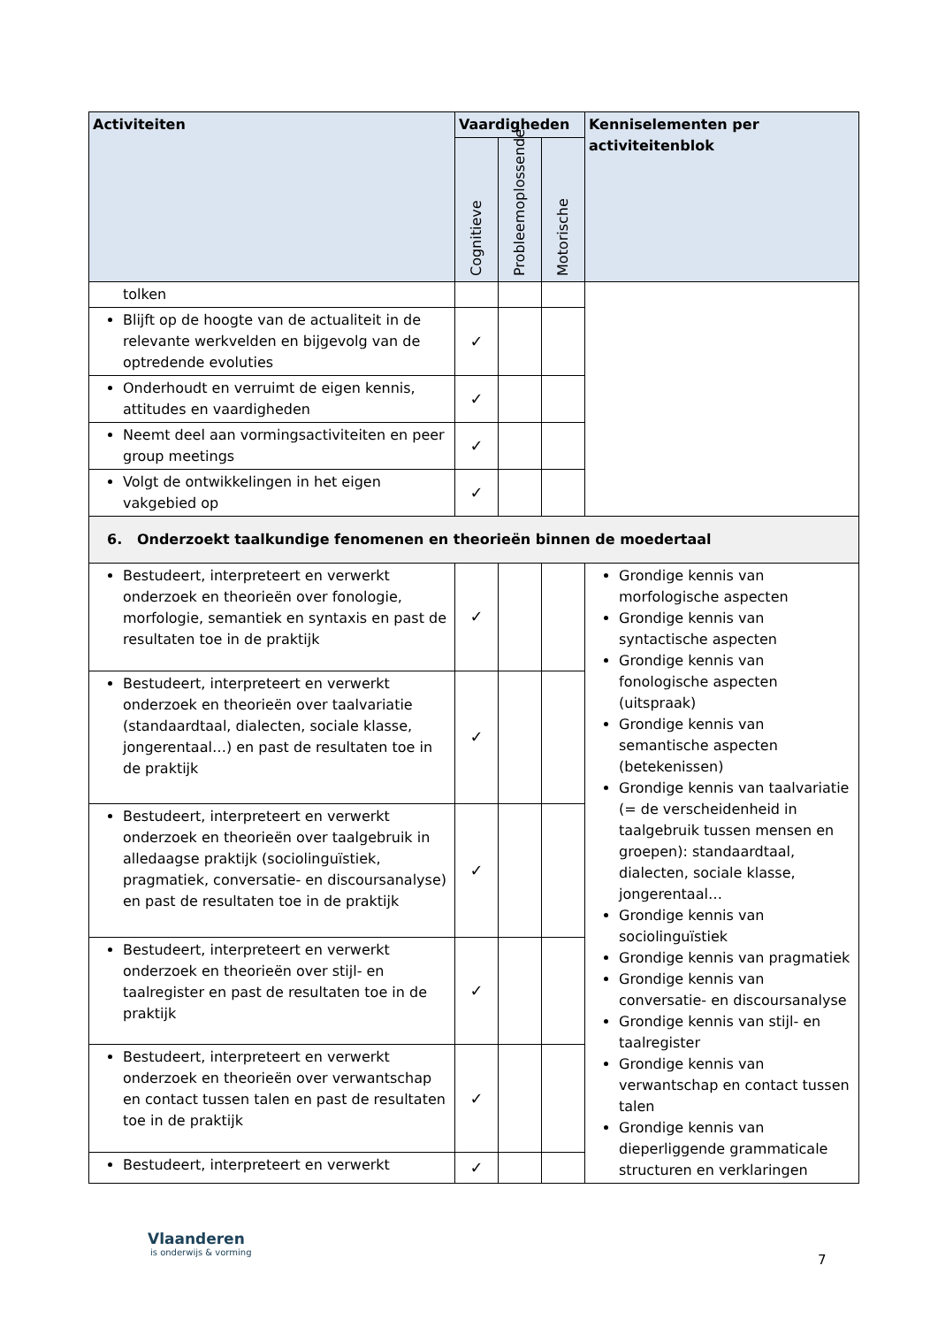| Activiteiten | Vaardigheden | | | Kenniselementen per activiteitenblok |
| --- | --- | --- | --- | --- |
| | Cognitieve | Probleemoplossende | Motorische | |
| tolken | | | | |
| Blijft op de hoogte van de actualiteit in de relevante werkvelden en bijgevolg van de optredende evoluties | ✓ | | | |
| Onderhoudt en verruimt de eigen kennis, attitudes en vaardigheden | ✓ | | | |
| Neemt deel aan vormingsactiviteiten en peer group meetings | ✓ | | | |
| Volgt de ontwikkelingen in het eigen vakgebied op | ✓ | | | |
| 6. Onderzoekt taalkundige fenomenen en theorieën binnen de moedertaal | | | | |
| Bestudeert, interpreteert en verwerkt onderzoek en theorieën over fonologie, morfologie, semantiek en syntaxis en past de resultaten toe in de praktijk | ✓ | | | Grondige kennis van morfologische aspecten Grondige kennis van syntactische aspecten Grondige kennis van fonologische aspecten (uitspraak) Grondige kennis van semantische aspecten (betekenissen) Grondige kennis van taalvariatie (= de verscheidenheid in taalgebruik tussen mensen en groepen): standaardtaal, dialecten, sociale klasse, jongerentaal… Grondige kennis van sociolinguïstiek Grondige kennis van pragmatiek Grondige kennis van conversatie- en discoursanalyse Grondige kennis van stijl- en taalregister Grondige kennis van verwantschap en contact tussen talen Grondige kennis van dieperliggende grammaticale structuren en verklaringen |
| Bestudeert, interpreteert en verwerkt onderzoek en theorieën over taalvariatie (standaardtaal, dialecten, sociale klasse, jongerentaal…) en past de resultaten toe in de praktijk | ✓ | | | |
| Bestudeert, interpreteert en verwerkt onderzoek en theorieën over taalgebruik in alledaagse praktijk (sociolinguïstiek, pragmatiek, conversatie- en discoursanalyse) en past de resultaten toe in de praktijk | ✓ | | | |
| Bestudeert, interpreteert en verwerkt onderzoek en theorieën over stijl- en taalregister en past de resultaten toe in de praktijk | ✓ | | | |
| Bestudeert, interpreteert en verwerkt onderzoek en theorieën over verwantschap en contact tussen talen en past de resultaten toe in de praktijk | ✓ | | | |
| Bestudeert, interpreteert en verwerkt | ✓ | | | |
Vlaanderen
is onderwijs & vorming
7